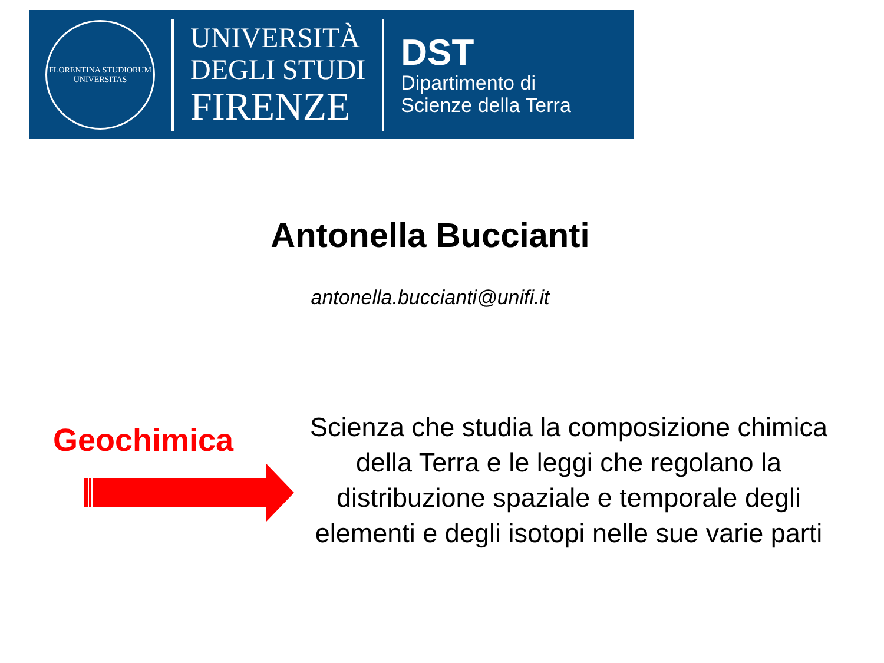FLORENTINA STUDIORUM UNIVERSITAS
UNIVERSITÀ
DEGLI STUDI
FIRENZE
DST
Dipartimento di
Scienze della Terra
Antonella Buccianti
antonella.buccianti@unifi.it
Geochimica
Scienza che studia la composizione chimica della Terra e le leggi che regolano la distribuzione spaziale e temporale degli elementi e degli isotopi nelle sue varie parti